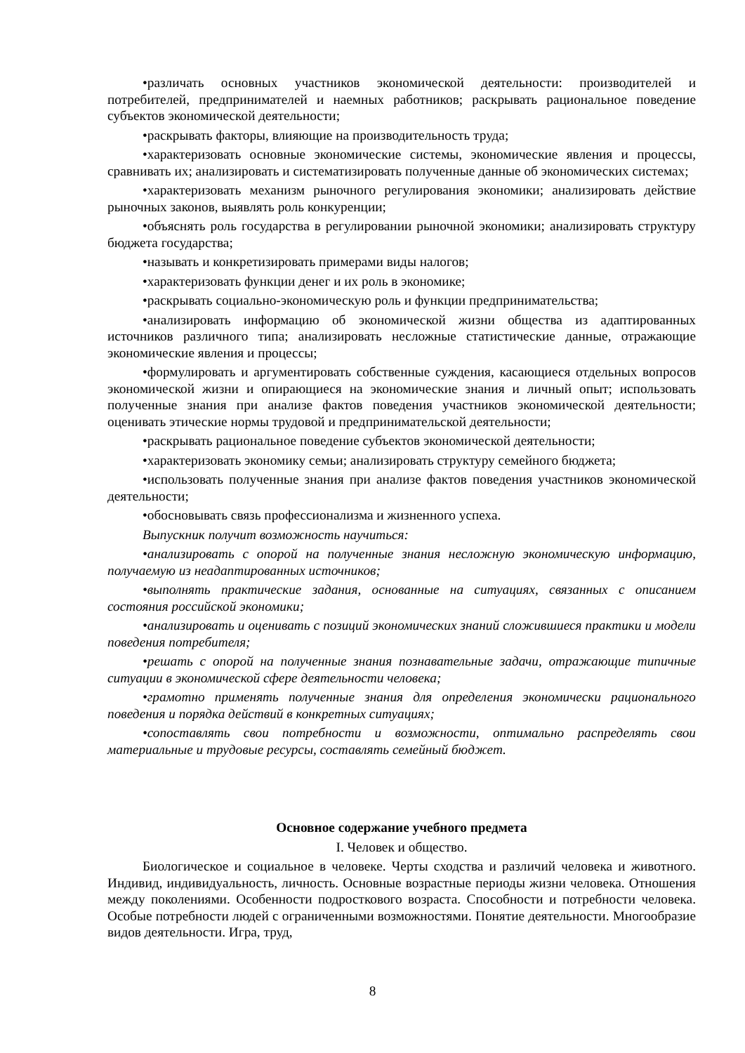•различать основных участников экономической деятельности: производителей и потребителей, предпринимателей и наемных работников; раскрывать рациональное поведение субъектов экономической деятельности;
•раскрывать факторы, влияющие на производительность труда;
•характеризовать основные экономические системы, экономические явления и процессы, сравнивать их; анализировать и систематизировать полученные данные об экономических системах;
•характеризовать механизм рыночного регулирования экономики; анализировать действие рыночных законов, выявлять роль конкуренции;
•объяснять роль государства в регулировании рыночной экономики; анализировать структуру бюджета государства;
•называть и конкретизировать примерами виды налогов;
•характеризовать функции денег и их роль в экономике;
•раскрывать социально-экономическую роль и функции предпринимательства;
•анализировать информацию об экономической жизни общества из адаптированных источников различного типа; анализировать несложные статистические данные, отражающие экономические явления и процессы;
•формулировать и аргументировать собственные суждения, касающиеся отдельных вопросов экономической жизни и опирающиеся на экономические знания и личный опыт; использовать полученные знания при анализе фактов поведения участников экономической деятельности; оценивать этические нормы трудовой и предпринимательской деятельности;
•раскрывать рациональное поведение субъектов экономической деятельности;
•характеризовать экономику семьи; анализировать структуру семейного бюджета;
•использовать полученные знания при анализе фактов поведения участников экономической деятельности;
•обосновывать связь профессионализма и жизненного успеха.
Выпускник получит возможность научиться:
•анализировать с опорой на полученные знания несложную экономическую информацию, получаемую из неадаптированных источников;
•выполнять практические задания, основанные на ситуациях, связанных с описанием состояния российской экономики;
•анализировать и оценивать с позиций экономических знаний сложившиеся практики и модели поведения потребителя;
•решать с опорой на полученные знания познавательные задачи, отражающие типичные ситуации в экономической сфере деятельности человека;
•грамотно применять полученные знания для определения экономически рационального поведения и порядка действий в конкретных ситуациях;
•сопоставлять свои потребности и возможности, оптимально распределять свои материальные и трудовые ресурсы, составлять семейный бюджет.
Основное содержание учебного предмета
I. Человек и общество.
Биологическое и социальное в человеке. Черты сходства и различий человека и животного. Индивид, индивидуальность, личность. Основные возрастные периоды жизни человека. Отношения между поколениями. Особенности подросткового возраста. Способности и потребности человека. Особые потребности людей с ограниченными возможностями. Понятие деятельности. Многообразие видов деятельности. Игра, труд,
8